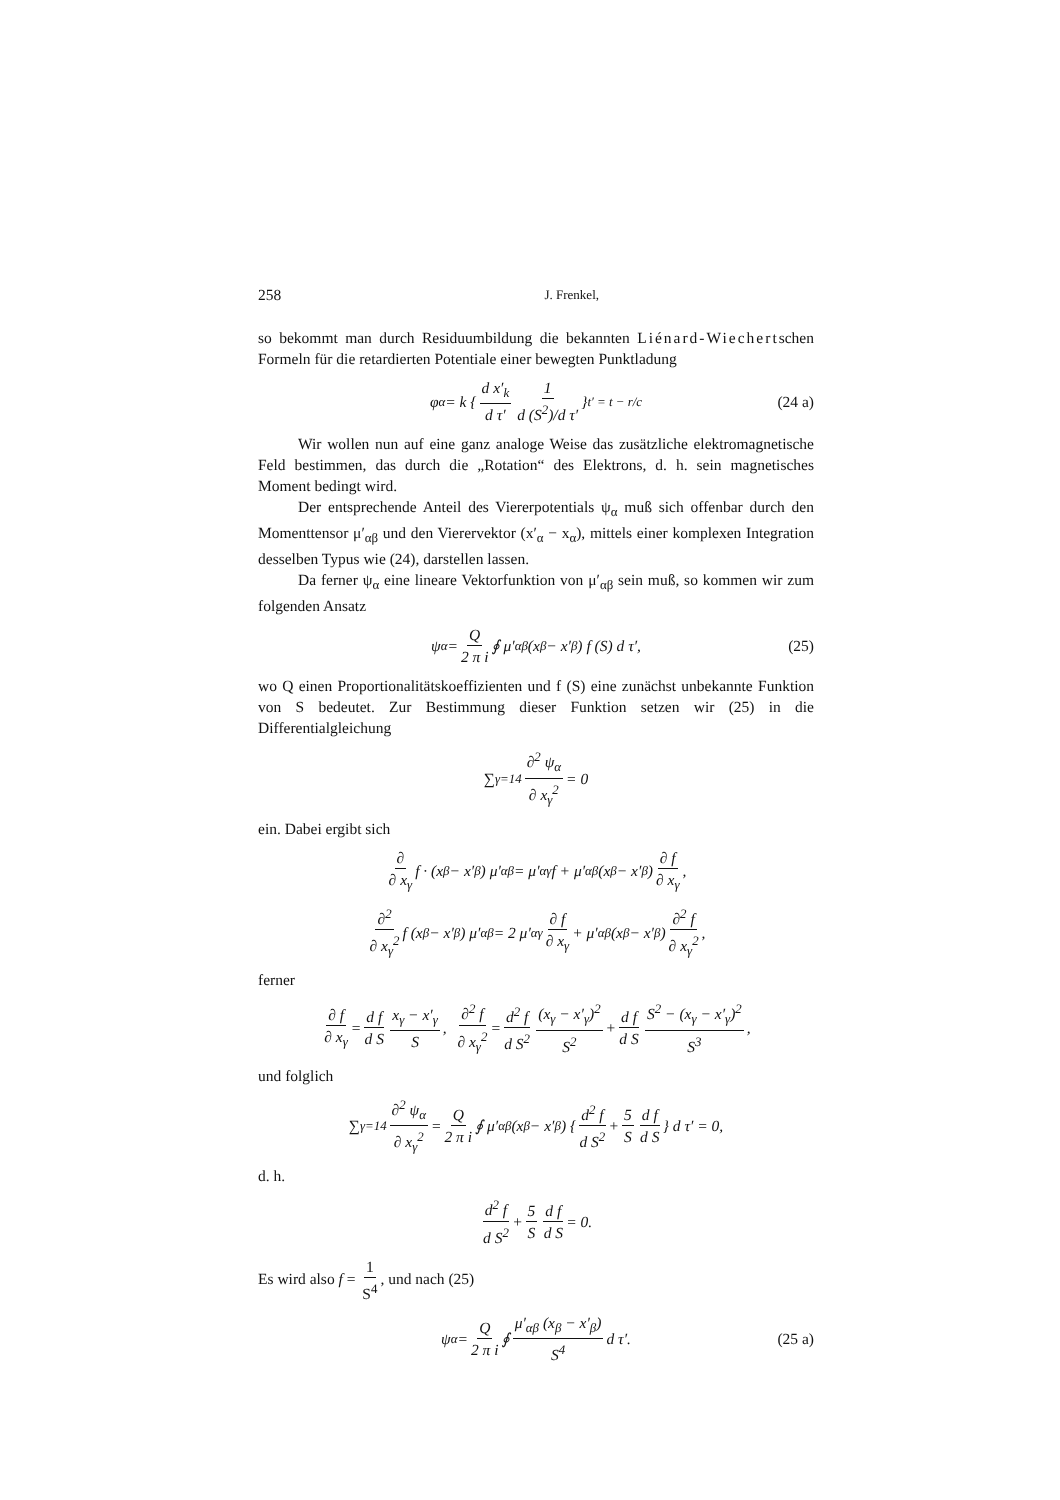258 J. Frenkel,
so bekommt man durch Residuumbildung die bekannten Liénard-Wiechertschen Formeln für die retardierten Potentiale einer bewegten Punktladung
φ<sub>α</sub> = k { d x′<sub>k</sub> d τ′ 1 d (S<sup>2</sup>)/d τ′ }<sub>t′ = t − r/c</sub> (24 a)
Wir wollen nun auf eine ganz analoge Weise das zusätzliche elektromagnetische Feld bestimmen, das durch die „Rotation“ des Elektrons, d. h. sein magnetisches Moment bedingt wird.
Der entsprechende Anteil des Viererpotentials ψ<sub>α</sub> muß sich offenbar durch den Momenttensor μ′<sub>αβ</sub> und den Vierervektor (x′<sub>α</sub> − x<sub>α</sub>), mittels einer komplexen Integration desselben Typus wie (24), darstellen lassen.
Da ferner ψ<sub>α</sub> eine lineare Vektorfunktion von μ′<sub>αβ</sub> sein muß, so kommen wir zum folgenden Ansatz
ψ<sub>α</sub> = Q 2 π i ∮ μ′<sub>αβ</sub> (x<sub>β</sub> − x′<sub>β</sub>) f (S) d τ′, (25)
wo Q einen Proportionalitätskoeffizienten und f (S) eine zunächst unbekannte Funktion von S bedeutet. Zur Bestimmung dieser Funktion setzen wir (25) in die Differentialgleichung
∑<sub>γ=1</sub><sup>4</sup> ∂<sup>2</sup> ψ<sub>α</sub> ∂ x<sub>γ</sub><sup>2</sup> = 0
ein. Dabei ergibt sich
∂ ∂ x<sub>γ</sub> f · (x<sub>β</sub> − x′<sub>β</sub>) μ′<sub>αβ</sub> = μ′<sub>αγ</sub> f + μ′<sub>αβ</sub> (x<sub>β</sub> − x′<sub>β</sub>) ∂ f ∂ x<sub>γ</sub>,
∂<sup>2</sup> ∂ x<sub>γ</sub><sup>2</sup> f (x<sub>β</sub> − x′<sub>β</sub>) μ′<sub>αβ</sub> = 2 μ′<sub>αγ</sub> ∂ f ∂ x<sub>γ</sub> + μ′<sub>αβ</sub> (x<sub>β</sub> − x′<sub>β</sub>) ∂<sup>2</sup> f ∂ x<sub>γ</sub><sup>2</sup>,
ferner
∂ f ∂ x<sub>γ</sub> = d f d S x<sub>γ</sub> − x′<sub>γ</sub> S, ∂<sup>2</sup> f ∂ x<sub>γ</sub><sup>2</sup> = d<sup>2</sup> f d S<sup>2</sup> (x<sub>γ</sub> − x′<sub>γ</sub>)<sup>2</sup> S<sup>2</sup> + d f d S S<sup>2</sup> − (x<sub>γ</sub> − x′<sub>γ</sub>)<sup>2</sup> S<sup>3</sup>,
und folglich
∑<sub>γ=1</sub><sup>4</sup> ∂<sup>2</sup> ψ<sub>α</sub> ∂ x<sub>γ</sub><sup>2</sup> = Q 2 π i ∮ μ′<sub>αβ</sub> (x<sub>β</sub> − x′<sub>β</sub>) { d<sup>2</sup> f d S<sup>2</sup> + 5 S d f d S } d τ′ = 0,
d. h.
d<sup>2</sup> f d S<sup>2</sup> + 5 S d f d S = 0.
Es wird also f = 1 S<sup>4</sup>, und nach (25)
ψ<sub>α</sub> = Q 2 π i ∮ μ′<sub>αβ</sub> (x<sub>β</sub> − x′<sub>β</sub>) S<sup>4</sup> d τ′. (25 a)